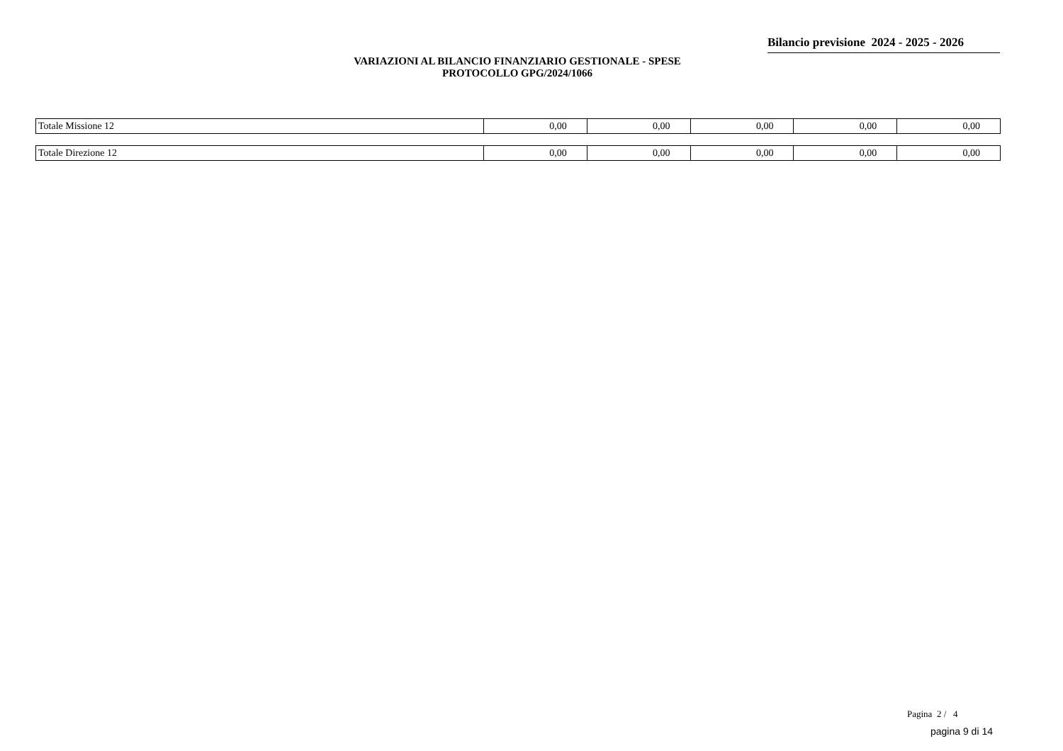Bilancio previsione 2024 - 2025 - 2026
VARIAZIONI AL BILANCIO FINANZIARIO GESTIONALE - SPESE
PROTOCOLLO GPG/2024/1066
| Totale Missione 12 | 0,00 | 0,00 | 0,00 | 0,00 | 0,00 |
| Totale Direzione 12 | 0,00 | 0,00 | 0,00 | 0,00 | 0,00 |
Pagina 2 / 4
pagina 9 di 14